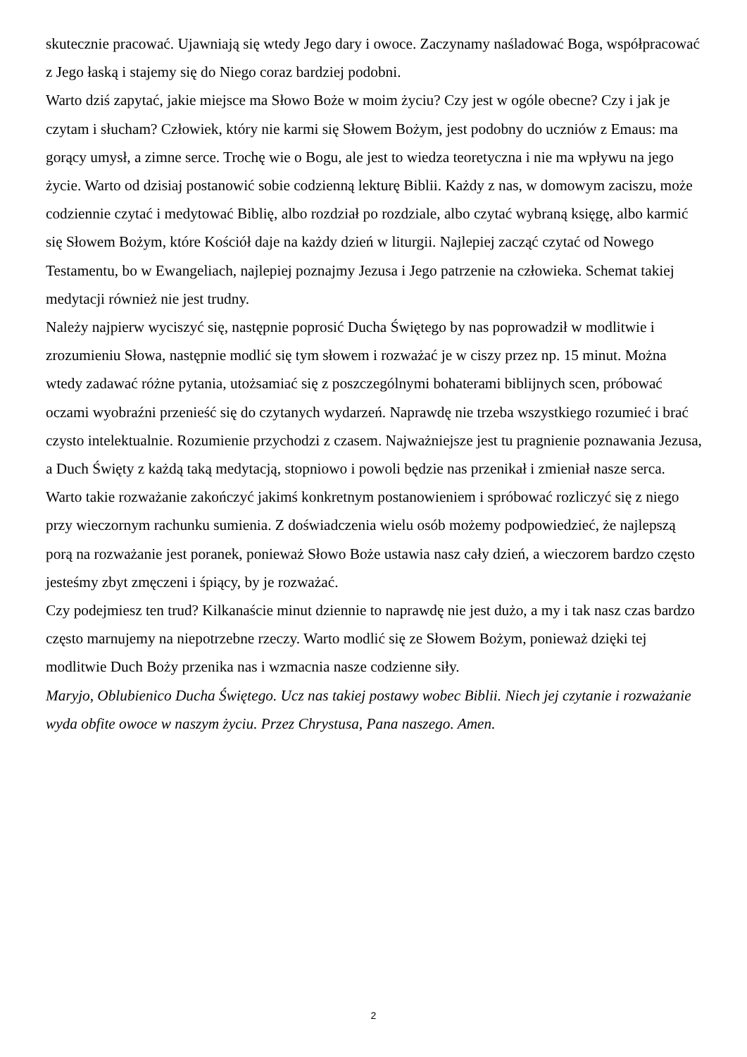skutecznie pracować. Ujawniają się wtedy Jego dary i owoce. Zaczynamy naśladować Boga, współpracować z Jego łaską i stajemy się do Niego coraz bardziej podobni.
Warto dziś zapytać, jakie miejsce ma Słowo Boże w moim życiu? Czy jest w ogóle obecne? Czy i jak je czytam i słucham? Człowiek, który nie karmi się Słowem Bożym, jest podobny do uczniów z Emaus: ma gorący umysł, a zimne serce. Trochę wie o Bogu, ale jest to wiedza teoretyczna i nie ma wpływu na jego życie. Warto od dzisiaj postanowić sobie codzienną lekturę Biblii. Każdy z nas, w domowym zaciszu, może codziennie czytać i medytować Biblię, albo rozdział po rozdziale, albo czytać wybraną księgę, albo karmić się Słowem Bożym, które Kościół daje na każdy dzień w liturgii. Najlepiej zacząć czytać od Nowego Testamentu, bo w Ewangeliach, najlepiej poznajmy Jezusa i Jego patrzenie na człowieka. Schemat takiej medytacji również nie jest trudny.
Należy najpierw wyciszyć się, następnie poprosić Ducha Świętego by nas poprowadził w modlitwie i zrozumieniu Słowa, następnie modlić się tym słowem i rozważać je w ciszy przez np. 15 minut. Można wtedy zadawać różne pytania, utożsamiać się z poszczególnymi bohaterami biblijnych scen, próbować oczami wyobraźni przenieść się do czytanych wydarzeń. Naprawdę nie trzeba wszystkiego rozumieć i brać czysto intelektualnie. Rozumienie przychodzi z czasem. Najważniejsze jest tu pragnienie poznawania Jezusa, a Duch Święty z każdą taką medytacją, stopniowo i powoli będzie nas przenikał i zmieniał nasze serca. Warto takie rozważanie zakończyć jakimś konkretnym postanowieniem i spróbować rozliczyć się z niego przy wieczornym rachunku sumienia. Z doświadczenia wielu osób możemy podpowiedzieć, że najlepszą porą na rozważanie jest poranek, ponieważ Słowo Boże ustawia nasz cały dzień, a wieczorem bardzo często jesteśmy zbyt zmęczeni i śpiący, by je rozważać.
Czy podejmiesz ten trud? Kilkanaście minut dziennie to naprawdę nie jest dużo, a my i tak nasz czas bardzo często marnujemy na niepotrzebne rzeczy. Warto modlić się ze Słowem Bożym, ponieważ dzięki tej modlitwie Duch Boży przenika nas i wzmacnia nasze codzienne siły.
Maryjo, Oblubienico Ducha Świętego. Ucz nas takiej postawy wobec Biblii. Niech jej czytanie i rozważanie wyda obfite owoce w naszym życiu. Przez Chrystusa, Pana naszego. Amen.
2